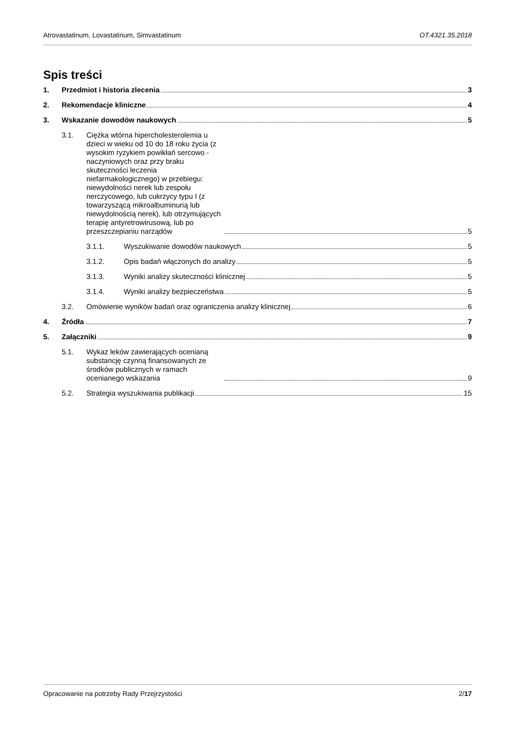Atrovastatinum, Lovastatinum, Simvastatinum OT.4321.35.2018
Spis treści
1. Przedmiot i historia zlecenia 3
2. Rekomendacje kliniczne 4
3. Wskazanie dowodów naukowych 5
3.1. Ciężka wtórna hipercholesterolemia u dzieci w wieku od 10 do 18 roku życia (z wysokim ryzykiem powikłań sercowo - naczyniowych oraz przy braku skuteczności leczenia niefarmakologicznego) w przebiegu: niewydolności nerek lub zespołu nerczycowego, lub cukrzycy typu I (z towarzyszącą mikroalbuminurią lub niewydolnością nerek), lub otrzymujących terapię antyretrowirusową, lub po przeszczepianiu narządów 5
3.1.1. Wyszukiwanie dowodów naukowych 5
3.1.2. Opis badań włączonych do analizy 5
3.1.3. Wyniki analizy skuteczności klinicznej 5
3.1.4. Wyniki analizy bezpieczeństwa 5
3.2. Omówienie wyników badań oraz ograniczenia analizy klinicznej 6
4. Źródła 7
5. Załączniki 9
5.1. Wykaz leków zawierających ocenianą substancję czynną finansowanych ze środków publicznych w ramach ocenianego wskazania 9
5.2. Strategia wyszukiwania publikacji 15
Opracowanie na potrzeby Rady Przejrzystości 2/17